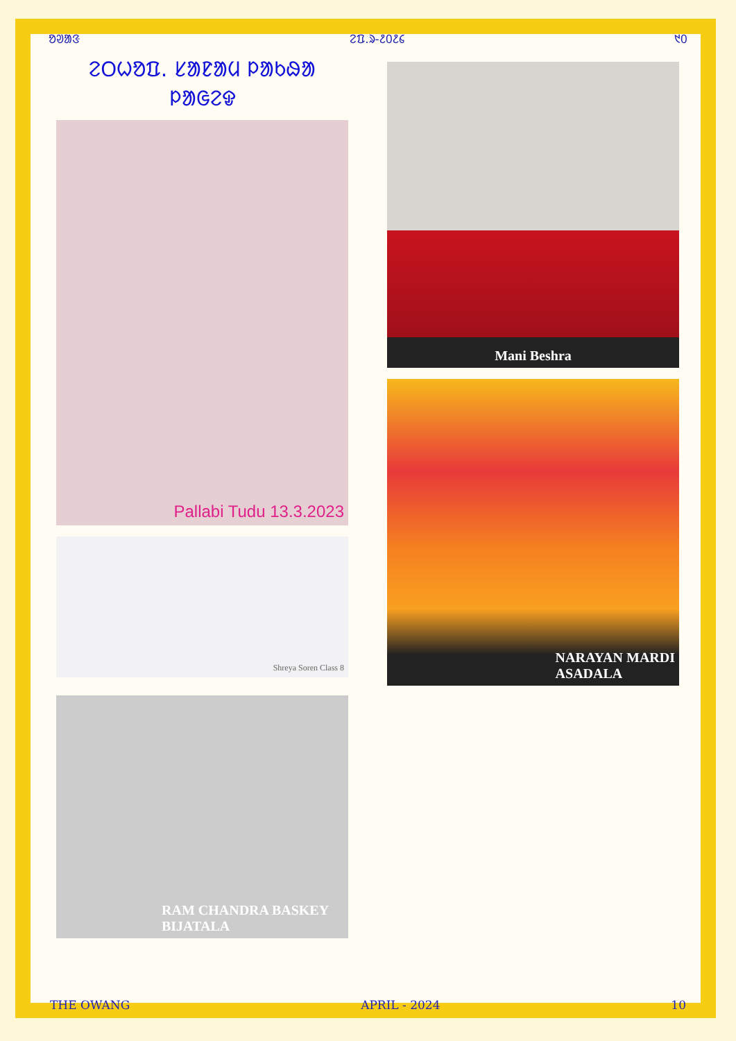ᱚᱣᱟᱝ ᱮᱯ.ᱨ-᱒᱐᱒᱔ ᱑᱐
ᱮᱛᱦᱚᱯ. ᱥᱟᱱᱟᱢ ᱞᱟᱠᱷᱟ ᱞᱟᱜᱮᱫ
Pallabi Tudu 13.3.2023
Shreya Soren Class 8
RAM CHANDRA BASKEY
BIJATALA
Mani Beshra
NARAYAN MARDI
ASADALA
THE OWANG APRIL - 2024 10